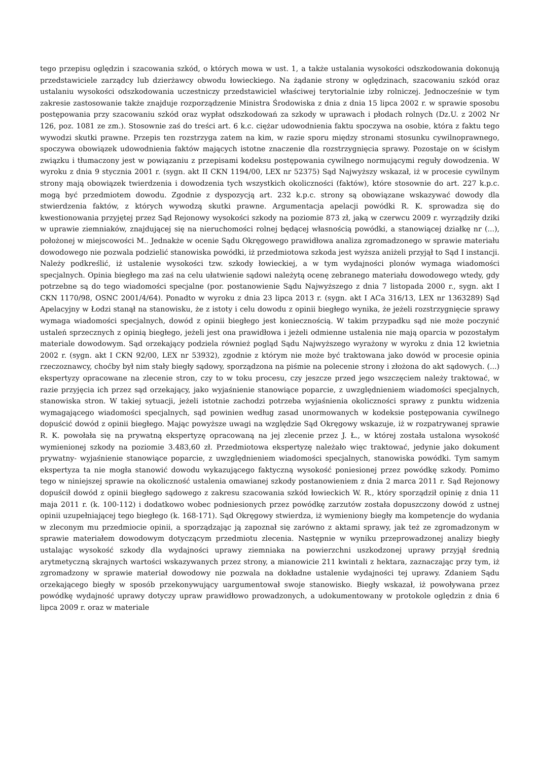tego przepisu oględzin i szacowania szkód, o których mowa w ust. 1, a także ustalania wysokości odszkodowania dokonują przedstawiciele zarządcy lub dzierżawcy obwodu łowieckiego. Na żądanie strony w oględzinach, szacowaniu szkód oraz ustalaniu wysokości odszkodowania uczestniczy przedstawiciel właściwej terytorialnie izby rolniczej. Jednocześnie w tym zakresie zastosowanie także znajduje rozporządzenie Ministra Środowiska z dnia z dnia 15 lipca 2002 r. w sprawie sposobu postępowania przy szacowaniu szkód oraz wypłat odszkodowań za szkody w uprawach i płodach rolnych (Dz.U. z 2002 Nr 126, poz. 1081 ze zm.). Stosownie zaś do treści art. 6 k.c. ciężar udowodnienia faktu spoczywa na osobie, która z faktu tego wywodzi skutki prawne. Przepis ten rozstrzyga zatem na kim, w razie sporu między stronami stosunku cywilnoprawnego, spoczywa obowiązek udowodnienia faktów mających istotne znaczenie dla rozstrzygnięcia sprawy. Pozostaje on w ścisłym związku i tłumaczony jest w powiązaniu z przepisami kodeksu postępowania cywilnego normującymi reguły dowodzenia. W wyroku z dnia 9 stycznia 2001 r. (sygn. akt II CKN 1194/00, LEX nr 52375) Sąd Najwyższy wskazał, iż w procesie cywilnym strony mają obowiązek twierdzenia i dowodzenia tych wszystkich okoliczności (faktów), które stosownie do art. 227 k.p.c. mogą być przedmiotem dowodu. Zgodnie z dyspozycją art. 232 k.p.c. strony są obowiązane wskazywać dowody dla stwierdzenia faktów, z których wywodzą skutki prawne. Argumentacja apelacji powódki R. K. sprowadza się do kwestionowania przyjętej przez Sąd Rejonowy wysokości szkody na poziomie 873 zł, jaką w czerwcu 2009 r. wyrządziły dziki w uprawie ziemniaków, znajdującej się na nieruchomości rolnej będącej własnością powódki, a stanowiącej działkę nr (...), położonej w miejscowości M.. Jednakże w ocenie Sądu Okręgowego prawidłowa analiza zgromadzonego w sprawie materiału dowodowego nie pozwala podzielić stanowiska powódki, iż przedmiotowa szkoda jest wyższa aniżeli przyjął to Sąd I instancji. Należy podkreślić, iż ustalenie wysokości tzw. szkody łowieckiej, a w tym wydajności plonów wymaga wiadomości specjalnych. Opinia biegłego ma zaś na celu ułatwienie sądowi należytą ocenę zebranego materiału dowodowego wtedy, gdy potrzebne są do tego wiadomości specjalne (por. postanowienie Sądu Najwyższego z dnia 7 listopada 2000 r., sygn. akt I CKN 1170/98, OSNC 2001/4/64). Ponadto w wyroku z dnia 23 lipca 2013 r. (sygn. akt I ACa 316/13, LEX nr 1363289) Sąd Apelacyjny w Łodzi stanął na stanowisku, że z istoty i celu dowodu z opinii biegłego wynika, że jeżeli rozstrzygnięcie sprawy wymaga wiadomości specjalnych, dowód z opinii biegłego jest koniecznością. W takim przypadku sąd nie może poczynić ustaleń sprzecznych z opinią biegłego, jeżeli jest ona prawidłowa i jeżeli odmienne ustalenia nie mają oparcia w pozostałym materiale dowodowym. Sąd orzekający podziela również pogląd Sądu Najwyższego wyrażony w wyroku z dnia 12 kwietnia 2002 r. (sygn. akt I CKN 92/00, LEX nr 53932), zgodnie z którym nie może być traktowana jako dowód w procesie opinia rzeczoznawcy, choćby był nim stały biegły sądowy, sporządzona na piśmie na polecenie strony i złożona do akt sądowych. (...) ekspertyzy opracowane na zlecenie stron, czy to w toku procesu, czy jeszcze przed jego wszczęciem należy traktować, w razie przyjęcia ich przez sąd orzekający, jako wyjaśnienie stanowiące poparcie, z uwzględnieniem wiadomości specjalnych, stanowiska stron. W takiej sytuacji, jeżeli istotnie zachodzi potrzeba wyjaśnienia okoliczności sprawy z punktu widzenia wymagającego wiadomości specjalnych, sąd powinien według zasad unormowanych w kodeksie postępowania cywilnego dopuścić dowód z opinii biegłego. Mając powyższe uwagi na względzie Sąd Okręgowy wskazuje, iż w rozpatrywanej sprawie R. K. powołała się na prywatną ekspertyzę opracowaną na jej zlecenie przez J. Ł., w której została ustalona wysokość wymienionej szkody na poziomie 3.483,60 zł. Przedmiotowa ekspertyzę należało więc traktować, jedynie jako dokument prywatny- wyjaśnienie stanowiące poparcie, z uwzględnieniem wiadomości specjalnych, stanowiska powódki. Tym samym ekspertyza ta nie mogła stanowić dowodu wykazującego faktyczną wysokość poniesionej przez powódkę szkody. Pomimo tego w niniejszej sprawie na okoliczność ustalenia omawianej szkody postanowieniem z dnia 2 marca 2011 r. Sąd Rejonowy dopuścił dowód z opinii biegłego sądowego z zakresu szacowania szkód łowieckich W. R., który sporządził opinię z dnia 11 maja 2011 r. (k. 100-112) i dodatkowo wobec podniesionych przez powódkę zarzutów została dopuszczony dowód z ustnej opinii uzupełniającej tego biegłego (k. 168-171). Sąd Okręgowy stwierdza, iż wymieniony biegły ma kompetencje do wydania w zleconym mu przedmiocie opinii, a sporządzając ją zapoznał się zarówno z aktami sprawy, jak też ze zgromadzonym w sprawie materiałem dowodowym dotyczącym przedmiotu zlecenia. Następnie w wyniku przeprowadzonej analizy biegły ustalając wysokość szkody dla wydajności uprawy ziemniaka na powierzchni uszkodzonej uprawy przyjął średnią arytmetyczną skrajnych wartości wskazywanych przez strony, a mianowicie 211 kwintali z hektara, zaznaczając przy tym, iż zgromadzony w sprawie materiał dowodowy nie pozwala na dokładne ustalenie wydajności tej uprawy. Zdaniem Sądu orzekającego biegły w sposób przekonywujący uargumentował swoje stanowisko. Biegły wskazał, iż powoływana przez powódkę wydajność uprawy dotyczy upraw prawidłowo prowadzonych, a udokumentowany w protokole oględzin z dnia 6 lipca 2009 r. oraz w materiale